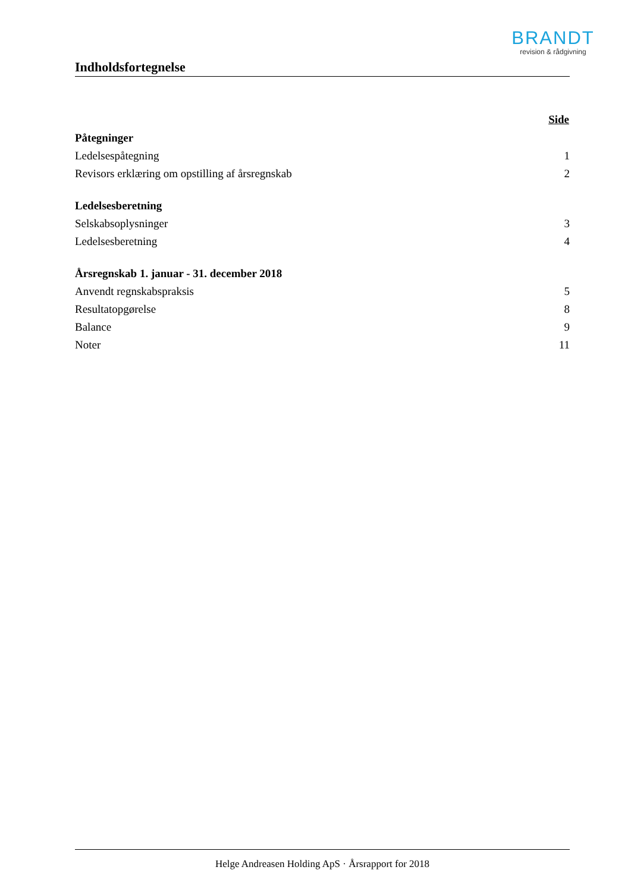BRANDT
revision & rådgivning
Indholdsfortegnelse
| | Side |
| Påtegninger | |
| Ledelsespåtegning | 1 |
| Revisors erklæring om opstilling af årsregnskab | 2 |
| Ledelsesberetning | |
| Selskabsoplysninger | 3 |
| Ledelsesberetning | 4 |
| Årsregnskab 1. januar - 31. december 2018 | |
| Anvendt regnskabspraksis | 5 |
| Resultatopgørelse | 8 |
| Balance | 9 |
| Noter | 11 |
Helge Andreasen Holding ApS · Årsrapport for 2018